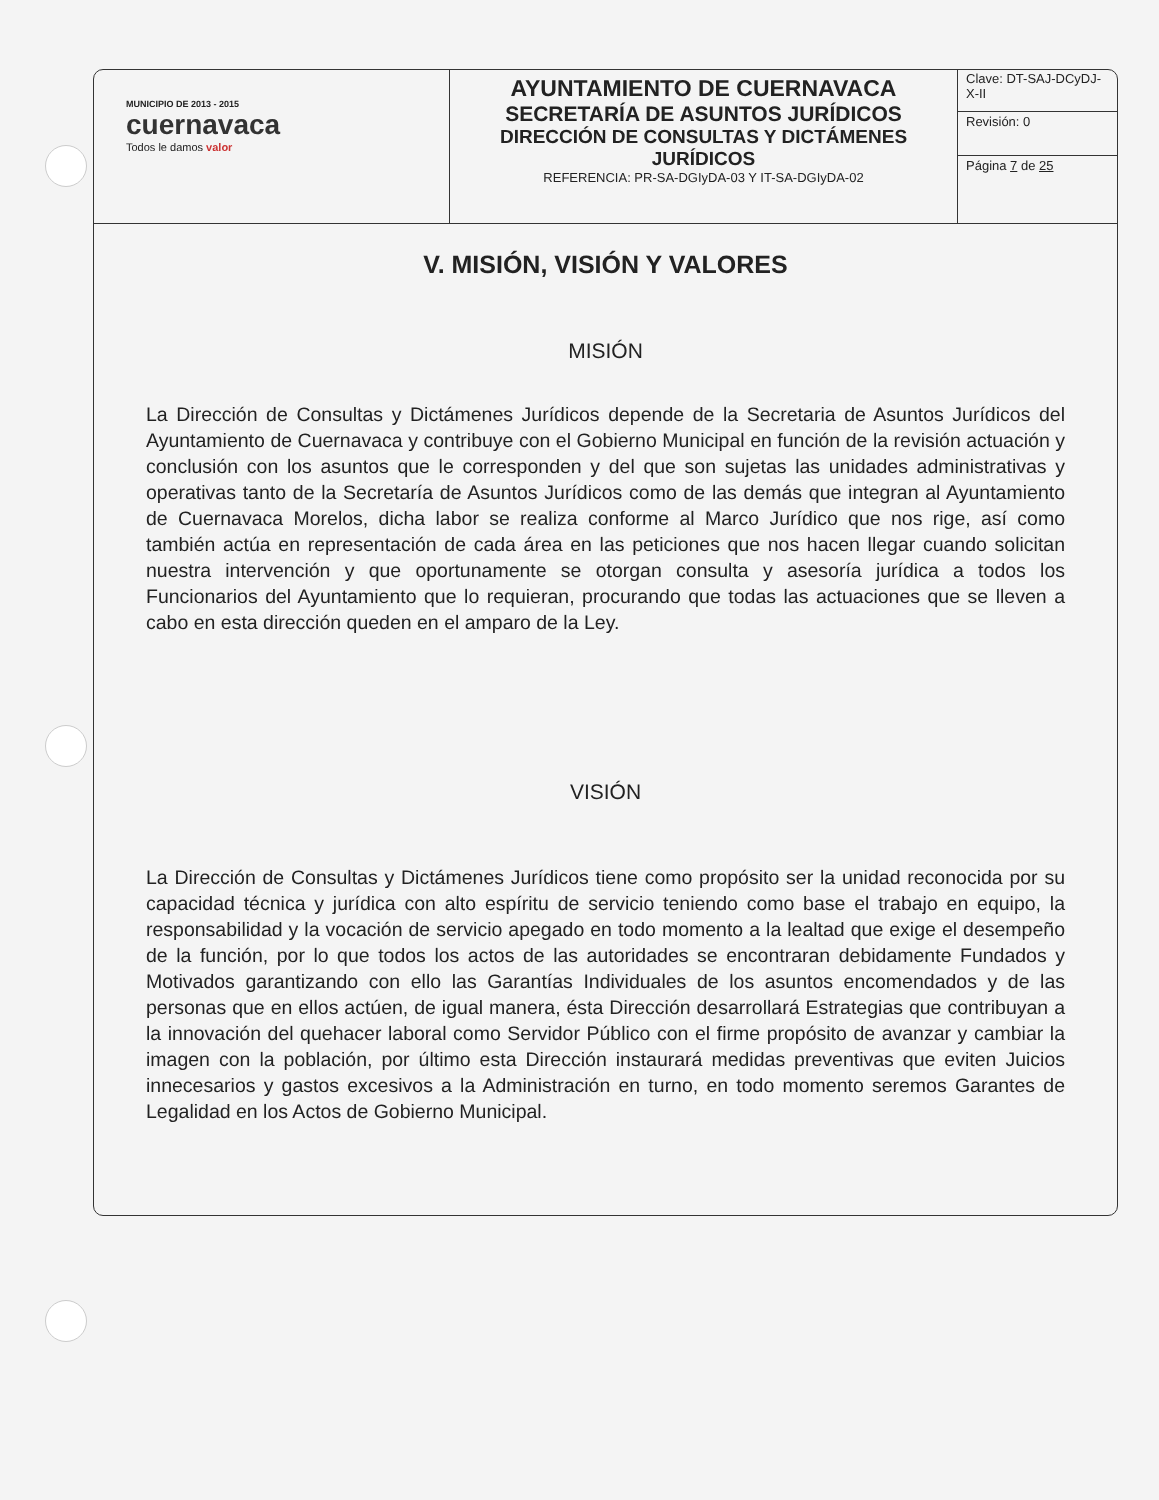| MUNICIPIO DE 2013 - 2015 cuernavaca Todos le damos valor | AYUNTAMIENTO DE CUERNAVACA SECRETARÍA DE ASUNTOS JURÍDICOS DIRECCIÓN DE CONSULTAS Y DICTÁMENES JURÍDICOS REFERENCIA: PR-SA-DGIyDA-03 Y IT-SA-DGIyDA-02 | Clave: DT-SAJ-DCyDJ-X-II |
| | | Revisión: 0 |
| | | Página 7 de 25 |
V. MISIÓN, VISIÓN Y VALORES
MISIÓN
La Dirección de Consultas y Dictámenes Jurídicos depende de la Secretaria de Asuntos Jurídicos del Ayuntamiento de Cuernavaca y contribuye con el Gobierno Municipal en función de la revisión actuación y conclusión con los asuntos que le corresponden y del que son sujetas las unidades administrativas y operativas tanto de la Secretaría de Asuntos Jurídicos como de las demás que integran al Ayuntamiento de Cuernavaca Morelos, dicha labor se realiza conforme al Marco Jurídico que nos rige, así como también actúa en representación de cada área en las peticiones que nos hacen llegar cuando solicitan nuestra intervención y que oportunamente se otorgan consulta y asesoría jurídica a todos los Funcionarios del Ayuntamiento que lo requieran, procurando que todas las actuaciones que se lleven a cabo en esta dirección queden en el amparo de la Ley.
VISIÓN
La Dirección de Consultas y Dictámenes Jurídicos tiene como propósito ser la unidad reconocida por su capacidad técnica y jurídica con alto espíritu de servicio teniendo como base el trabajo en equipo, la responsabilidad y la vocación de servicio apegado en todo momento a la lealtad que exige el desempeño de la función, por lo que todos los actos de las autoridades se encontraran debidamente Fundados y Motivados garantizando con ello las Garantías Individuales de los asuntos encomendados y de las personas que en ellos actúen, de igual manera, ésta Dirección desarrollará Estrategias que contribuyan a la innovación del quehacer laboral como Servidor Público con el firme propósito de avanzar y cambiar la imagen con la población, por último esta Dirección instaurará medidas preventivas que eviten Juicios innecesarios y gastos excesivos a la Administración en turno, en todo momento seremos Garantes de Legalidad en los Actos de Gobierno Municipal.